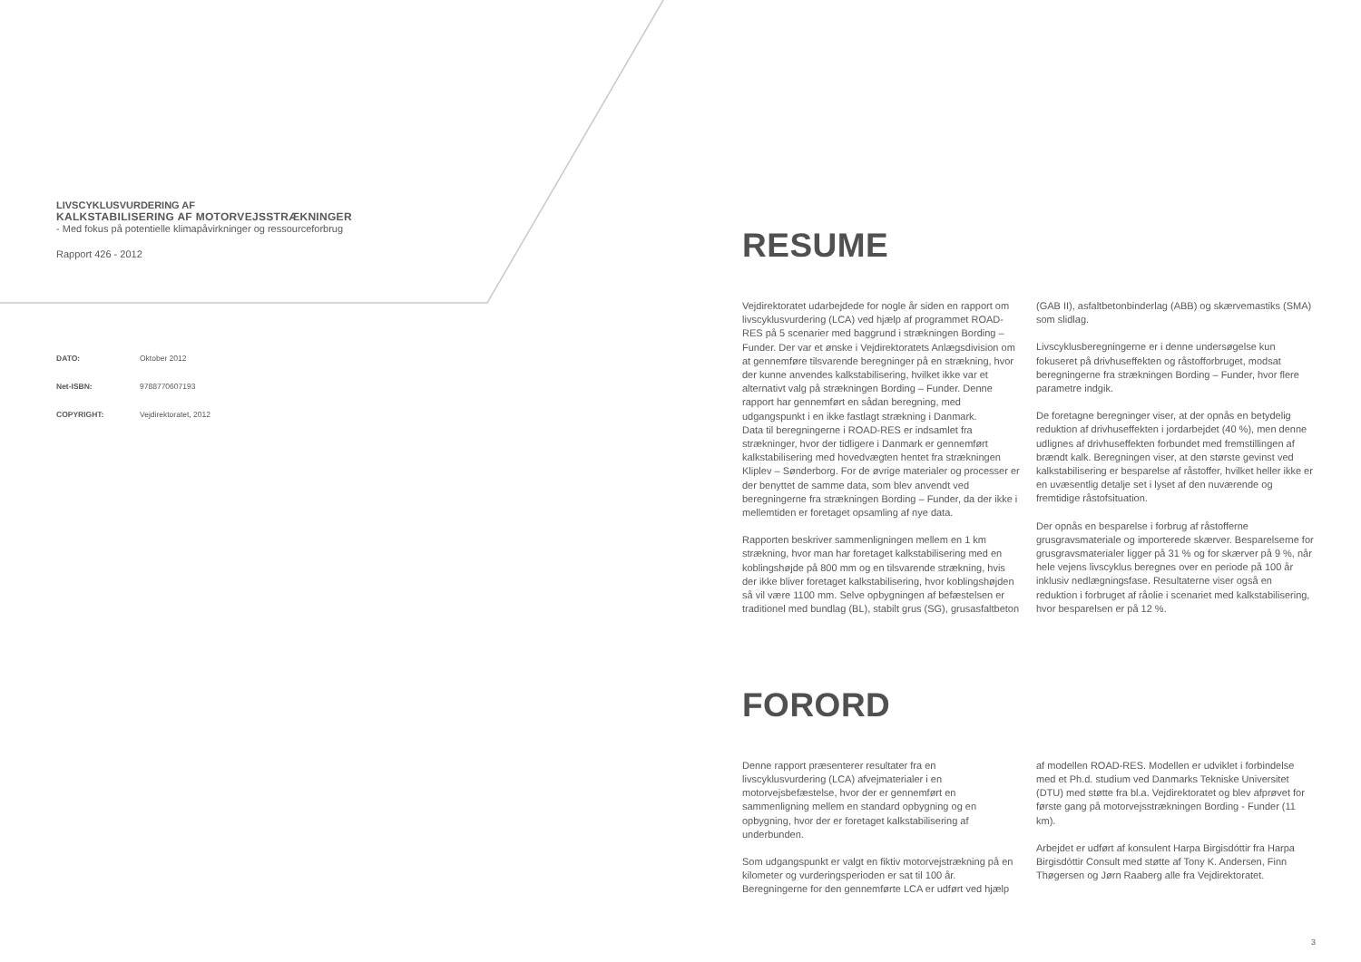LIVSCYKLUSVURDERING AF
KALKSTABILISERING AF MOTORVEJSSTRÆKNINGER
- Med fokus på potentielle klimapåvirkninger og ressourceforbrug
Rapport 426 - 2012
DATO: Oktober 2012
Net-ISBN: 9788770607193
COPYRIGHT: Vejdirektoratet, 2012
RESUME
Vejdirektoratet udarbejdede for nogle år siden en rapport om livscyklusvurdering (LCA) ved hjælp af programmet ROAD-RES på 5 scenarier med baggrund i strækningen Bording – Funder. Der var et ønske i Vejdirektoratets Anlægsdivision om at gennemføre tilsvarende beregninger på en strækning, hvor der kunne anvendes kalkstabilisering, hvilket ikke var et alternativt valg på strækningen Bording – Funder. Denne rapport har gennemført en sådan beregning, med udgangspunkt i en ikke fastlagt strækning i Danmark.
Data til beregningerne i ROAD-RES er indsamlet fra strækninger, hvor der tidligere i Danmark er gennemført kalkstabilisering med hovedvægten hentet fra strækningen Kliplev – Sønderborg. For de øvrige materialer og processer er der benyttet de samme data, som blev anvendt ved beregningerne fra strækningen Bording – Funder, da der ikke i mellemtiden er foretaget opsamling af nye data.
Rapporten beskriver sammenligningen mellem en 1 km strækning, hvor man har foretaget kalkstabilisering med en koblingshøjde på 800 mm og en tilsvarende strækning, hvis der ikke bliver foretaget kalkstabilisering, hvor koblingshøjden så vil være 1100 mm. Selve opbygningen af befæstelsen er traditionel med bundlag (BL), stabilt grus (SG), grusasfaltbeton (GAB II), asfaltbetonbinderlag (ABB) og skærvemastiks (SMA) som slidlag.
Livscyklusberegningerne er i denne undersøgelse kun fokuseret på drivhuseffekten og råstofforbruget, modsat beregningerne fra strækningen Bording – Funder, hvor flere parametre indgik.
De foretagne beregninger viser, at der opnås en betydelig reduktion af drivhuseffekten i jordarbejdet (40 %), men denne udlignes af drivhuseffekten forbundet med fremstillingen af brændt kalk. Beregningen viser, at den største gevinst ved kalkstabilisering er besparelse af råstoffer, hvilket heller ikke er en uvæsentlig detalje set i lyset af den nuværende og fremtidige råstofsituation.
Der opnås en besparelse i forbrug af råstofferne grusgravsmateriale og importerede skærver. Besparelserne for grusgravsmaterialer ligger på 31 % og for skærver på 9 %, når hele vejens livscyklus beregnes over en periode på 100 år inklusiv nedlægningsfase. Resultaterne viser også en reduktion i forbruget af råolie i scenariet med kalkstabilisering, hvor besparelsen er på 12 %.
FORORD
Denne rapport præsenterer resultater fra en livscyklusvurdering (LCA) afvejmaterialer i en motorvejsbefæstelse, hvor der er gennemført en sammenligning mellem en standard opbygning og en opbygning, hvor der er foretaget kalkstabilisering af underbunden.
Som udgangspunkt er valgt en fiktiv motorvejstrækning på en kilometer og vurderingsperioden er sat til 100 år. Beregningerne for den gennemførte LCA er udført ved hjælp af modellen ROAD-RES. Modellen er udviklet i forbindelse med et Ph.d. studium ved Danmarks Tekniske Universitet (DTU) med støtte fra bl.a. Vejdirektoratet og blev afprøvet for første gang på motorvejsstrækningen Bording - Funder (11 km).
Arbejdet er udført af konsulent Harpa Birgisdóttir fra Harpa Birgisdóttir Consult med støtte af Tony K. Andersen, Finn Thøgersen og Jørn Raaberg alle fra Vejdirektoratet.
3